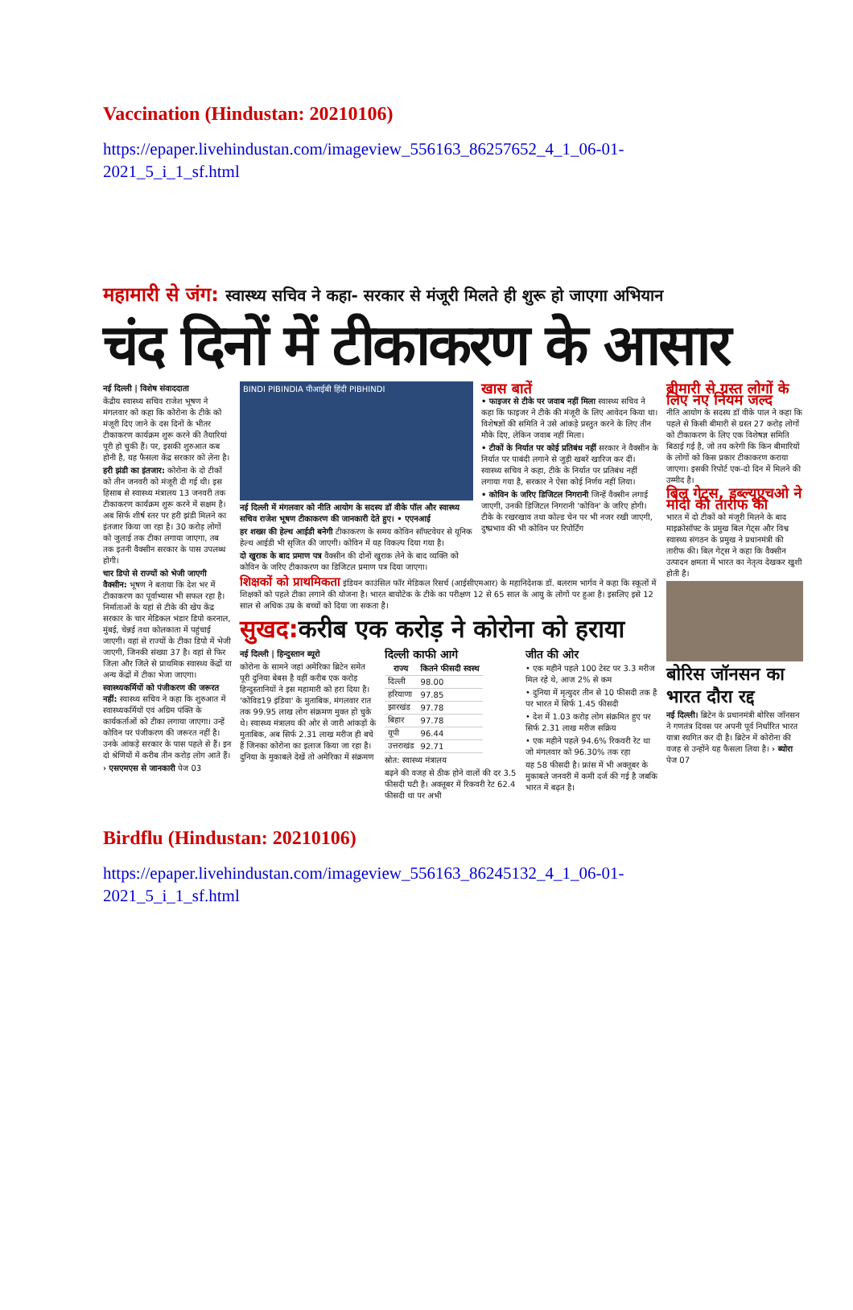Vaccination (Hindustan: 20210106)
https://epaper.livehindustan.com/imageview_556163_86257652_4_1_06-01-2021_5_i_1_sf.html
महामारी से जंग: स्वास्थ्य सचिव ने कहा- सरकार से मंजूरी मिलते ही शुरू हो जाएगा अभियान
चंद दिनों में टीकाकरण के आसार
नई दिल्ली | विशेष संवाददाता
केंद्रीय स्वास्थ्य सचिव राजेश भूषण ने मंगलवार को कहा कि कोरोना के टीके को मंजूरी दिए जाने के दस दिनों के भीतर टीकाकरण कार्यक्रम शुरू करने की तैयारियां पूरी हो चुकी हैं। पर, इसकी शुरुआत कब होनी है, यह फैसला केंद्र सरकार को लेना है।
हरी झंडी का इंतजार: कोरोना के दो टीकों को तीन जनवरी को मंजूरी दी गई थी। इस हिसाब से स्वास्थ्य मंत्रालय 13 जनवरी तक टीकाकरण कार्यक्रम शुरू करने में सक्षम है। अब सिर्फ शीर्ष स्तर पर हरी झंडी मिलने का इंतजार किया जा रहा है। 30 करोड़ लोगों को जुलाई तक टीका लगाया जाएगा, तब तक इतनी वैक्सीन सरकार के पास उपलब्ध होगी।
चार डिपो से राज्यों को भेजी जाएगी वैक्सीन: भूषण ने बताया कि देश भर में टीकाकरण का पूर्वाभ्यास भी सफल रहा है। निर्माताओं के यहां से टीके की खेप केंद्र सरकार के चार मेडिकल भंडार डिपो करनाल, मुंबई, चेन्नई तथा कोलकाता में पहुंचाई जाएगी। वहां से राज्यों के टीका डिपो में भेजी जाएगी, जिनकी संख्या 37 है। वहां से फिर जिला और जिले से प्राथमिक स्वास्थ्य केंद्रों या अन्य केंद्रों में टीका भेजा जाएगा।
स्वास्थ्यकर्मियों को पंजीकरण की जरूरत नहीं: स्वास्थ्य सचिव ने कहा कि शुरुआत में स्वास्थ्यकर्मियों एवं अग्रिम पंक्ति के कार्यकर्ताओं को टीका लगाया जाएगा। उन्हें कोविन पर पंजीकरण की जरूरत नहीं है। उनके आंकड़े सरकार के पास पहले से हैं। इन दो श्रेणियों में करीब तीन करोड़ लोग आते हैं।
› एसएमएस से जानकारी पेज 03
BINDI PIBINDIA पीआईबी हिंदी PIBHINDI
नई दिल्ली में मंगलवार को नीति आयोग के सदस्य डॉ वीके पॉल और स्वास्थ्य सचिव राजेश भूषण टीकाकरण की जानकारी देते हुए। • एएनआई
हर शख्स की हेल्थ आईडी बनेगी टीकाकरण के समय कोविन सॉफ्टवेयर से यूनिक हेल्थ आईडी भी सृजित की जाएगी। कोविन में यह विकल्प दिया गया है।
दो खुराक के बाद प्रमाण पत्र वैक्सीन की दोनों खुराक लेने के बाद व्यक्ति को कोविन के जरिए टीकाकरण का डिजिटल प्रमाण पत्र दिया जाएगा।
खास बातें
• फाइजर से टीके पर जवाब नहीं मिला स्वास्थ्य सचिव ने कहा कि फाइजर ने टीके की मंजूरी के लिए आवेदन किया था। विशेषज्ञों की समिति ने उसे आंकड़े प्रस्तुत करने के लिए तीन मौके दिए, लेकिन जवाब नहीं मिला।
• टीकों के निर्यात पर कोई प्रतिबंध नहीं सरकार ने वैक्सीन के निर्यात पर पाबंदी लगाने से जुड़ी खबरें खारिज कर दीं। स्वास्थ्य सचिव ने कहा, टीके के निर्यात पर प्रतिबंध नहीं लगाया गया है, सरकार ने ऐसा कोई निर्णय नहीं लिया।
• कोविन के जरिए डिजिटल निगरानी जिन्हें वैक्सीन लगाई जाएगी, उनकी डिजिटल निगरानी 'कोविन' के जरिए होगी। टीके के रखरखाव तथा कोल्ड चेन पर भी नजर रखी जाएगी, दुष्प्रभाव की भी कोविन पर रिपोर्टिंग
शिक्षकों को प्राथमिकता इंडियन काउंसिल फॉर मेडिकल रिसर्च (आईसीएमआर) के महानिदेशक डॉ. बलराम भार्गव ने कहा कि स्कूलों में शिक्षकों को पहले टीका लगाने की योजना है। भारत बायोटेक के टीके का परीक्षण 12 से 65 साल के आयु के लोगों पर हुआ है। इसलिए इसे 12 साल से अधिक उम्र के बच्चों को दिया जा सकता है।
सुखद: करीब एक करोड़ ने कोरोना को हराया
नई दिल्ली | हिन्दुस्तान ब्यूरो
कोरोना के सामने जहां अमेरिका ब्रिटेन समेत पूरी दुनिया बेबस है वहीं करीब एक करोड़ हिन्दुस्तानियों ने इस महामारी को हरा दिया है। 'कोविड19 इंडिया' के मुताबिक, मंगलवार रात तक 99.95 लाख लोग संक्रमण मुक्त हो चुके थे। स्वास्थ्य मंत्रालय की ओर से जारी आंकड़ों के मुताबिक, अब सिर्फ 2.31 लाख मरीज ही बचे हैं जिनका कोरोना का इलाज किया जा रहा है। दुनिया के मुकाबले देखें तो अमेरिका में संक्रमण
दिल्ली काफी आगे
| राज्य | कितने फीसदी स्वस्थ |
| --- | --- |
| दिल्ली | 98.00 |
| हरियाणा | 97.85 |
| झारखंड | 97.78 |
| बिहार | 97.78 |
| यूपी | 96.44 |
| उत्तराखंड | 92.71 |
स्रोत: स्वास्थ्य मंत्रालय
बढ़ने की वजह से ठीक होने वालों की दर 3.5 फीसदी घटी है। अक्तूबर में रिकवरी रेट 62.4 फीसदी था पर अभी
जीत की ओर
• एक महीने पहले 100 टेस्ट पर 3.3 मरीज मिल रहे थे, आज 2% से कम
• दुनिया में मृत्युदर तीन से 10 फीसदी तक है पर भारत में सिर्फ 1.45 फीसदी
• देश में 1.03 करोड़ लोग संक्रमित हुए पर सिर्फ 2.31 लाख मरीज सक्रिय
• एक महीने पहले 94.6% रिकवरी रेट था जो मंगलवार को 96.30% तक रहा
यह 58 फीसदी है। फ्रांस में भी अक्तूबर के मुकाबले जनवरी में कमी दर्ज की गई है जबकि भारत में बढ़त है।
बीमारी से ग्रस्त लोगों के लिए नए नियम जल्द
नीति आयोग के सदस्य डॉ वीके पाल ने कहा कि पहले से किसी बीमारी से ग्रस्त 27 करोड़ लोगों को टीकाकरण के लिए एक विशेषज्ञ समिति बिठाई गई है, जो तय करेगी कि किन बीमारियों के लोगों को किस प्रकार टीकाकरण कराया जाएगा। इसकी रिपोर्ट एक-दो दिन में मिलने की उम्मीद है।
बिल गेट्स, डब्ल्यूएचओ ने मोदी की तारीफ की
भारत में दो टीकों को मंजूरी मिलने के बाद माइक्रोसॉफ्ट के प्रमुख बिल गेट्स और विश्व स्वास्थ्य संगठन के प्रमुख ने प्रधानमंत्री की तारीफ की। बिल गेट्स ने कहा कि वैक्सीन उत्पादन क्षमता में भारत का नेतृत्व देखकर खुशी होती है।
बोरिस जॉनसन का भारत दौरा रद्द
नई दिल्ली। ब्रिटेन के प्रधानमंत्री बोरिस जॉनसन ने गणतंत्र दिवस पर अपनी पूर्व निर्धारित भारत यात्रा स्थगित कर दी है। ब्रिटेन में कोरोना की वजह से उन्होंने यह फैसला लिया है। › ब्योरा पेज 07
Birdflu (Hindustan: 20210106)
https://epaper.livehindustan.com/imageview_556163_86245132_4_1_06-01-2021_5_i_1_sf.html